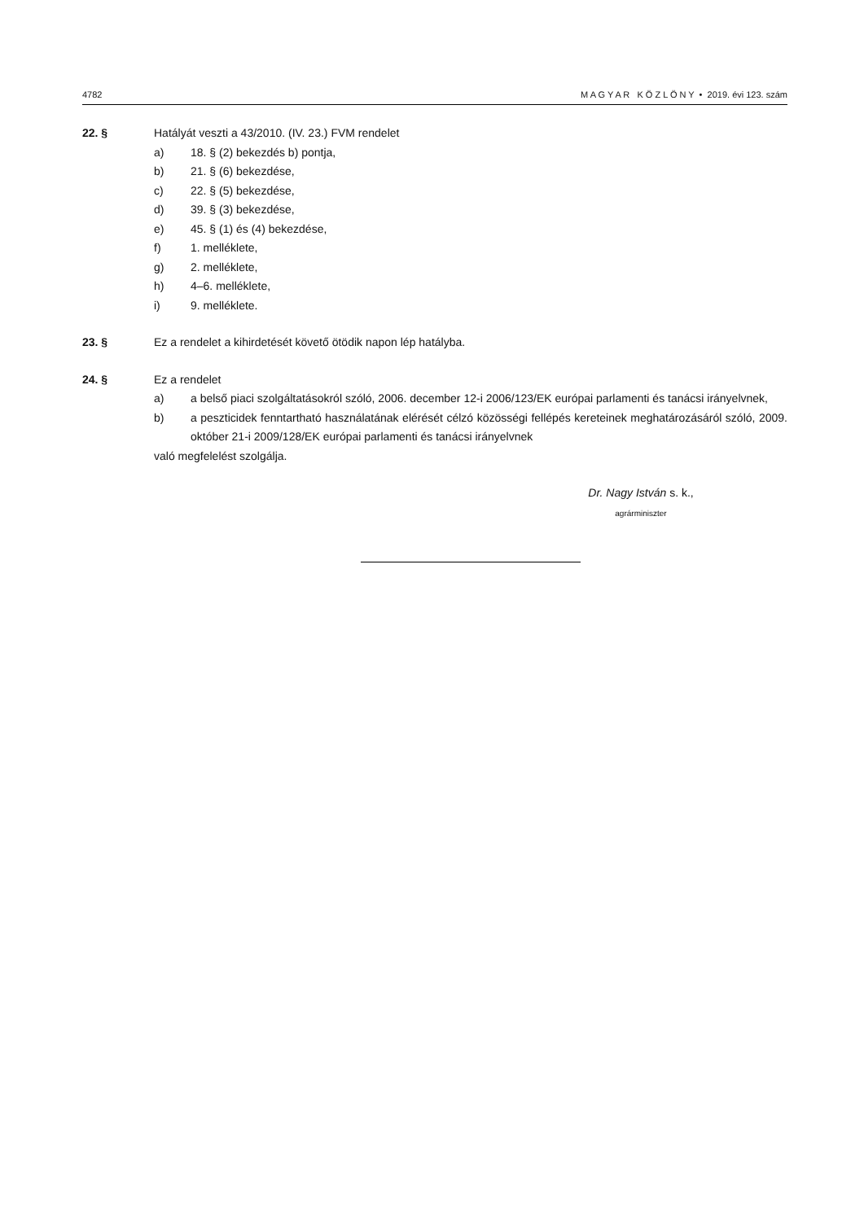4782 M A G Y A R K Ö Z L Ö N Y • 2019. évi 123. szám
22. § Hatályát veszti a 43/2010. (IV. 23.) FVM rendelet
a) 18. § (2) bekezdés b) pontja,
b) 21. § (6) bekezdése,
c) 22. § (5) bekezdése,
d) 39. § (3) bekezdése,
e) 45. § (1) és (4) bekezdése,
f) 1. melléklete,
g) 2. melléklete,
h) 4–6. melléklete,
i) 9. melléklete.
23. § Ez a rendelet a kihirdetését követő ötödik napon lép hatályba.
24. § Ez a rendelet
a) a belső piaci szolgáltatásokról szóló, 2006. december 12-i 2006/123/EK európai parlamenti és tanácsi irányelvnek,
b) a peszticidek fenntartható használatának elérését célzó közösségi fellépés kereteinek meghatározásáról szóló, 2009. október 21-i 2009/128/EK európai parlamenti és tanácsi irányelvnek
való megfelelést szolgálja.
Dr. Nagy István s. k.,
agrárminiszter